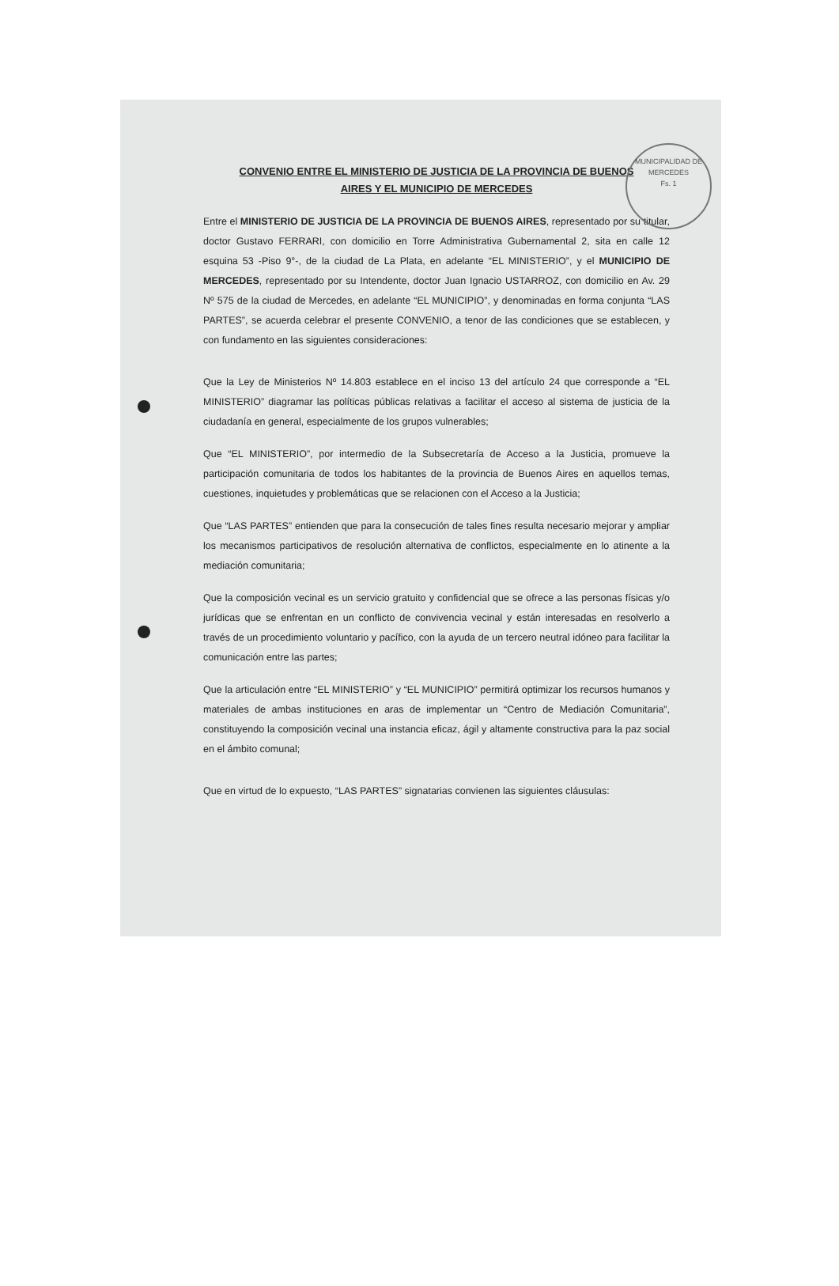MUNICIPALIDAD DE MERCEDES
Fs. 1
CONVENIO ENTRE EL MINISTERIO DE JUSTICIA DE LA PROVINCIA DE BUENOS
AIRES Y EL MUNICIPIO DE MERCEDES
Entre el MINISTERIO DE JUSTICIA DE LA PROVINCIA DE BUENOS AIRES, representado por su titular, doctor Gustavo FERRARI, con domicilio en Torre Administrativa Gubernamental 2, sita en calle 12 esquina 53 -Piso 9°-, de la ciudad de La Plata, en adelante “EL MINISTERIO”, y el MUNICIPIO DE MERCEDES, representado por su Intendente, doctor Juan Ignacio USTARROZ, con domicilio en Av. 29 Nº 575 de la ciudad de Mercedes, en adelante “EL MUNICIPIO”, y denominadas en forma conjunta “LAS PARTES”, se acuerda celebrar el presente CONVENIO, a tenor de las condiciones que se establecen, y con fundamento en las siguientes consideraciones:
Que la Ley de Ministerios Nº 14.803 establece en el inciso 13 del artículo 24 que corresponde a “EL MINISTERIO” diagramar las políticas públicas relativas a facilitar el acceso al sistema de justicia de la ciudadanía en general, especialmente de los grupos vulnerables;
Que “EL MINISTERIO”, por intermedio de la Subsecretaría de Acceso a la Justicia, promueve la participación comunitaria de todos los habitantes de la provincia de Buenos Aires en aquellos temas, cuestiones, inquietudes y problemáticas que se relacionen con el Acceso a la Justicia;
Que “LAS PARTES” entienden que para la consecución de tales fines resulta necesario mejorar y ampliar los mecanismos participativos de resolución alternativa de conflictos, especialmente en lo atinente a la mediación comunitaria;
Que la composición vecinal es un servicio gratuito y confidencial que se ofrece a las personas físicas y/o jurídicas que se enfrentan en un conflicto de convivencia vecinal y están interesadas en resolverlo a través de un procedimiento voluntario y pacífico, con la ayuda de un tercero neutral idóneo para facilitar la comunicación entre las partes;
Que la articulación entre “EL MINISTERIO” y “EL MUNICIPIO” permitirá optimizar los recursos humanos y materiales de ambas instituciones en aras de implementar un “Centro de Mediación Comunitaria”, constituyendo la composición vecinal una instancia eficaz, ágil y altamente constructiva para la paz social en el ámbito comunal;
Que en virtud de lo expuesto, “LAS PARTES” signatarias convienen las siguientes cláusulas: